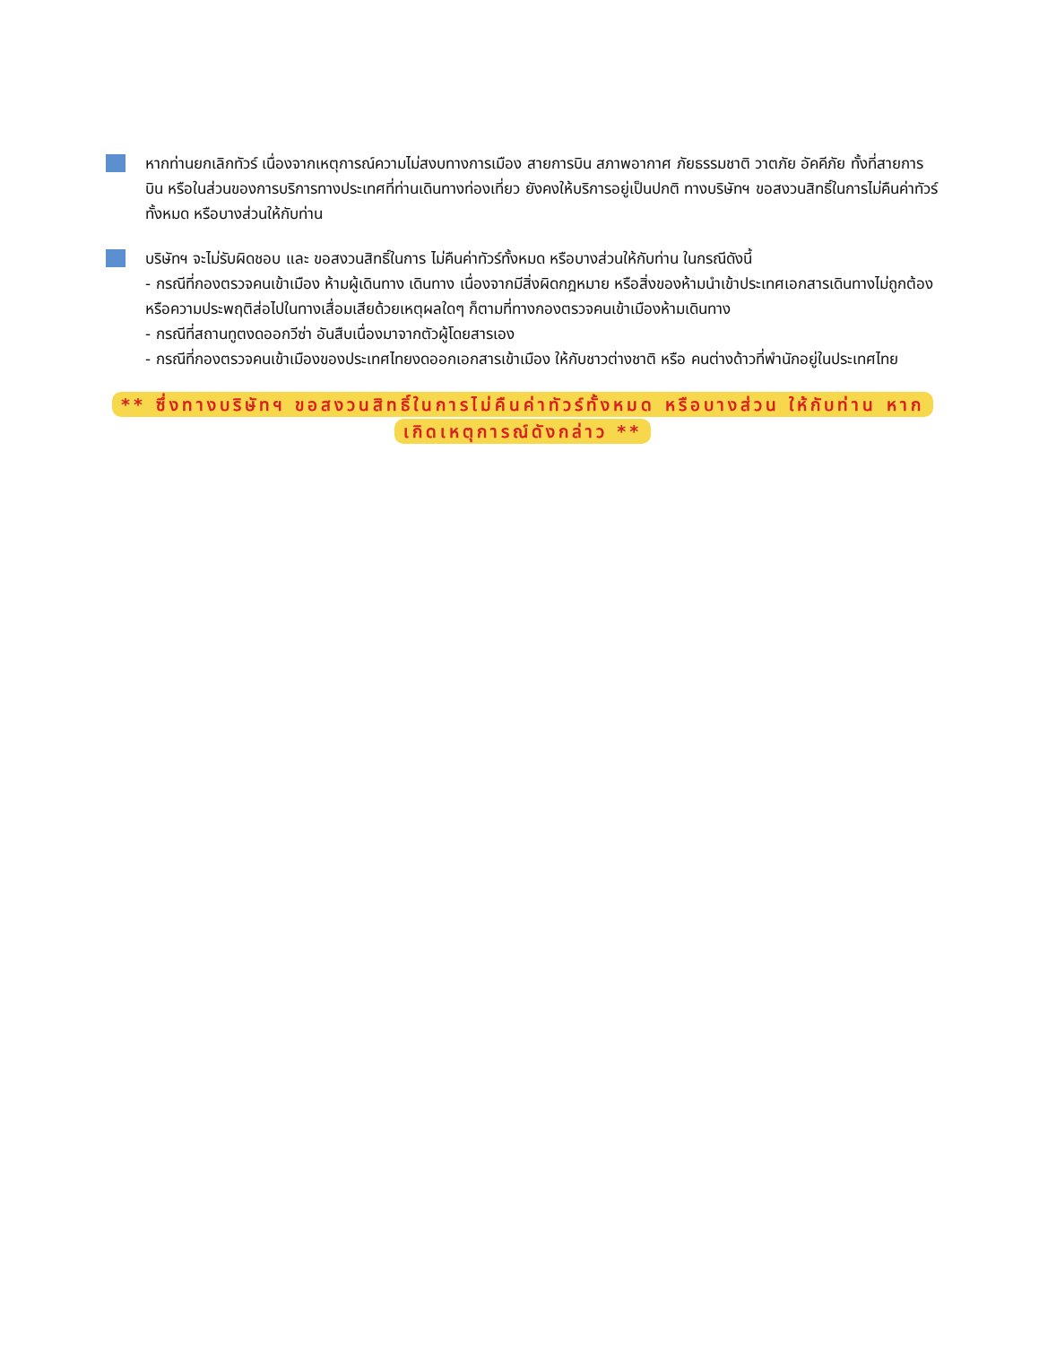หากท่านยกเลิกทัวร์ เนื่องจากเหตุการณ์ความไม่สงบทางการเมือง สายการบิน สภาพอากาศ ภัยธรรมชาติ วาตภัย อัคคีภัย ทั้งที่สายการบิน หรือในส่วนของการบริการทางประเทศที่ท่านเดินทางท่องเที่ยว ยังคงให้บริการอยู่เป็นปกติ ทางบริษัทฯ ขอสงวนสิทธิ์ในการไม่คืนค่าทัวร์ทั้งหมด หรือบางส่วนให้กับท่าน
บริษัทฯ จะไม่รับผิดชอบ และ ขอสงวนสิทธิ์ในการ ไม่คืนค่าทัวร์ทั้งหมด หรือบางส่วนให้กับท่าน ในกรณีดังนี้
- กรณีที่กองตรวจคนเข้าเมือง ห้ามผู้เดินทาง เดินทาง เนื่องจากมีสิ่งผิดกฎหมาย หรือสิ่งของห้ามนำเข้าประเทศเอกสารเดินทางไม่ถูกต้อง หรือความประพฤติส่อไปในทางเสื่อมเสียด้วยเหตุผลใดๆ ก็ตามที่ทางกองตรวจคนเข้าเมืองห้ามเดินทาง
- กรณีที่สถานทูตงดออกวีซ่า อันสืบเนื่องมาจากตัวผู้โดยสารเอง
- กรณีที่กองตรวจคนเข้าเมืองของประเทศไทยงดออกเอกสารเข้าเมือง ให้กับชาวต่างชาติ หรือ คนต่างด้าวที่พำนักอยู่ในประเทศไทย
** ซึ่งทางบริษัทฯ ขอสงวนสิทธิ์ในการไม่คืนค่าทัวร์ทั้งหมด หรือบางส่วน ให้กับท่าน หากเกิดเหตุการณ์ดังกล่าว **